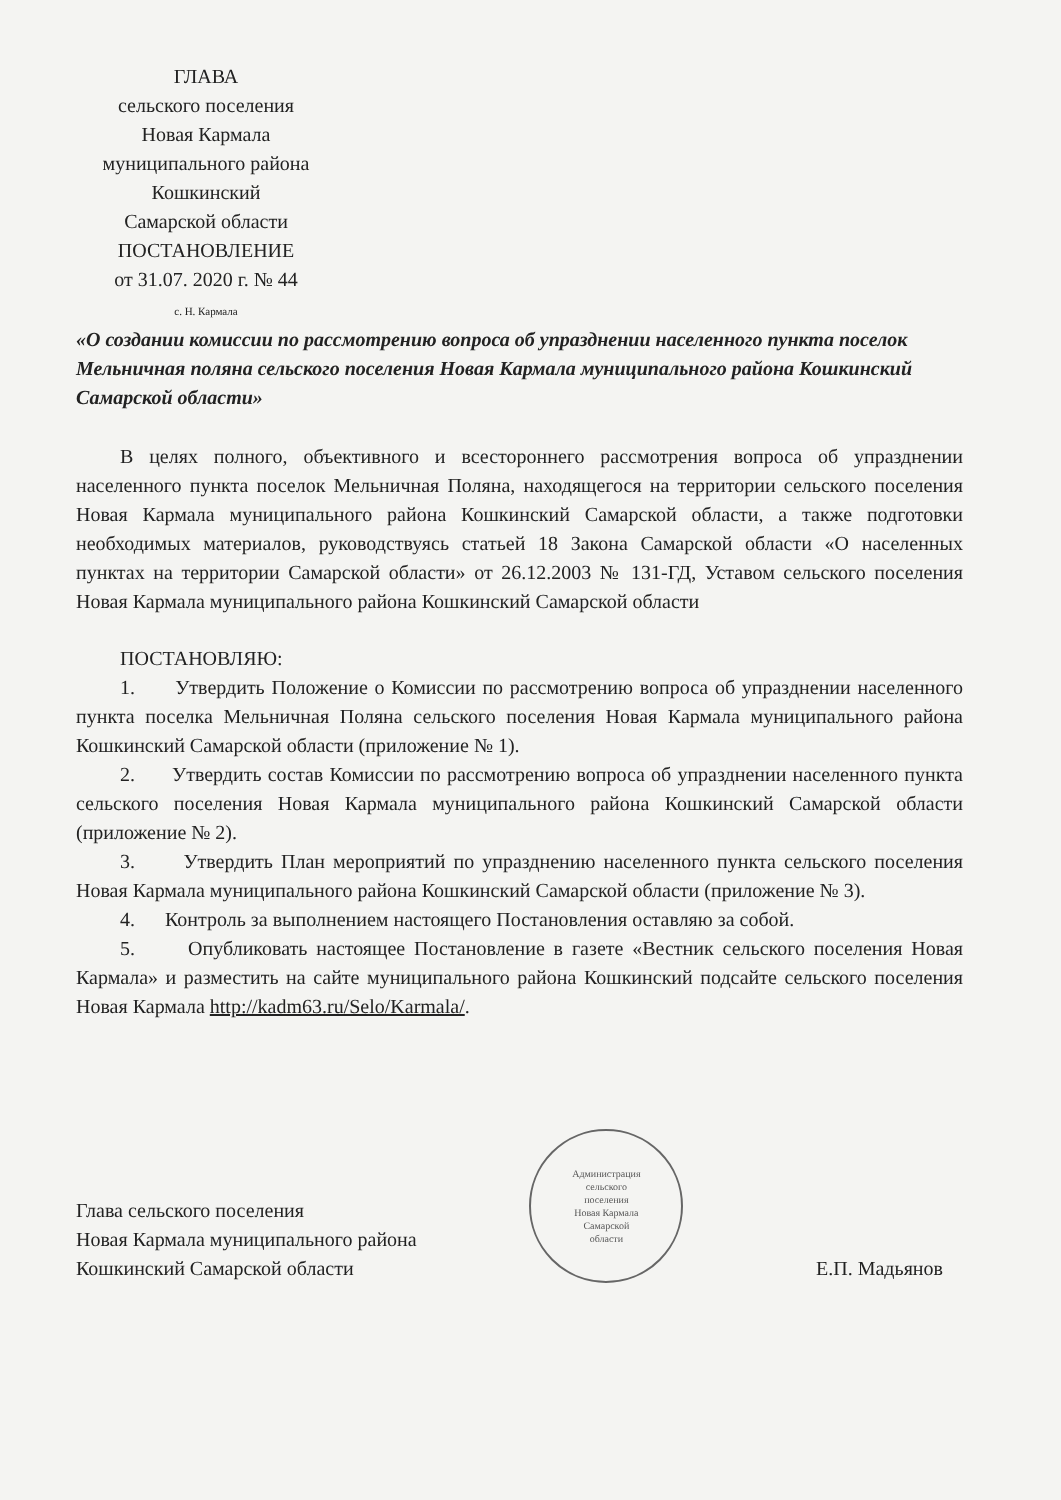ГЛАВА
сельского поселения
Новая Кармала
муниципального района
Кошкинский
Самарской области
ПОСТАНОВЛЕНИЕ
от 31.07. 2020 г. № 44
с. Н. Кармала
«О создании комиссии по рассмотрению вопроса об упразднении населенного пункта поселок Мельничная поляна сельского поселения Новая Кармала муниципального района Кошкинский Самарской области»
В целях полного, объективного и всестороннего рассмотрения вопроса об упразднении населенного пункта поселок Мельничная Поляна, находящегося на территории сельского поселения Новая Кармала муниципального района Кошкинский Самарской области, а также подготовки необходимых материалов, руководствуясь статьей 18 Закона Самарской области «О населенных пунктах на территории Самарской области» от 26.12.2003 № 131-ГД, Уставом сельского поселения Новая Кармала муниципального района Кошкинский Самарской области
ПОСТАНОВЛЯЮ:
1. Утвердить Положение о Комиссии по рассмотрению вопроса об упразднении населенного пункта поселка Мельничная Поляна сельского поселения Новая Кармала муниципального района Кошкинский Самарской области (приложение № 1).
2. Утвердить состав Комиссии по рассмотрению вопроса об упразднении населенного пункта сельского поселения Новая Кармала муниципального района Кошкинский Самарской области (приложение № 2).
3. Утвердить План мероприятий по упразднению населенного пункта сельского поселения Новая Кармала муниципального района Кошкинский Самарской области (приложение № 3).
4. Контроль за выполнением настоящего Постановления оставляю за собой.
5. Опубликовать настоящее Постановление в газете «Вестник сельского поселения Новая Кармала» и разместить на сайте муниципального района Кошкинский подсайте сельского поселения Новая Кармала http://kadm63.ru/Selo/Karmala/.
Глава сельского поселения
Новая Кармала муниципального района
Кошкинский Самарской области
Администрация
сельского
поселения
Новая Кармала
Самарской
области
Е.П. Мадьянов